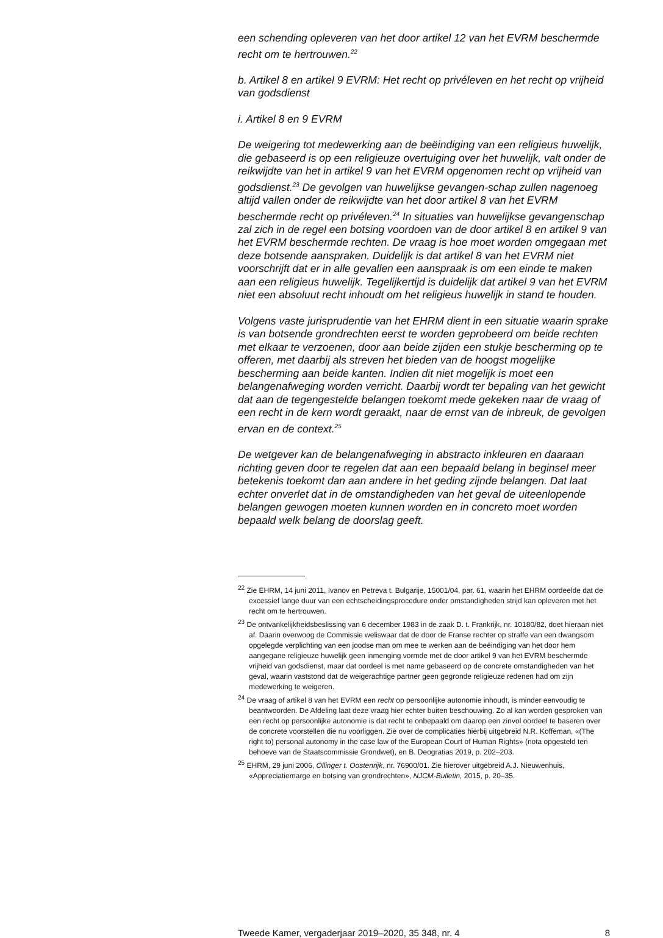een schending opleveren van het door artikel 12 van het EVRM beschermde recht om te hertrouwen.<sup>22</sup>
b. Artikel 8 en artikel 9 EVRM: Het recht op privéleven en het recht op vrijheid van godsdienst
i. Artikel 8 en 9 EVRM
De weigering tot medewerking aan de beëindiging van een religieus huwelijk, die gebaseerd is op een religieuze overtuiging over het huwelijk, valt onder de reikwijdte van het in artikel 9 van het EVRM opgenomen recht op vrijheid van godsdienst.<sup>23</sup> De gevolgen van huwelijkse gevangen-schap zullen nagenoeg altijd vallen onder de reikwijdte van het door artikel 8 van het EVRM beschermde recht op privéleven.<sup>24</sup> In situaties van huwelijkse gevangenschap zal zich in de regel een botsing voordoen van de door artikel 8 en artikel 9 van het EVRM beschermde rechten. De vraag is hoe moet worden omgegaan met deze botsende aanspraken. Duidelijk is dat artikel 8 van het EVRM niet voorschrijft dat er in alle gevallen een aanspraak is om een einde te maken aan een religieus huwelijk. Tegelijkertijd is duidelijk dat artikel 9 van het EVRM niet een absoluut recht inhoudt om het religieus huwelijk in stand te houden.
Volgens vaste jurisprudentie van het EHRM dient in een situatie waarin sprake is van botsende grondrechten eerst te worden geprobeerd om beide rechten met elkaar te verzoenen, door aan beide zijden een stukje bescherming op te offeren, met daarbij als streven het bieden van de hoogst mogelijke bescherming aan beide kanten. Indien dit niet mogelijk is moet een belangenafweging worden verricht. Daarbij wordt ter bepaling van het gewicht dat aan de tegengestelde belangen toekomt mede gekeken naar de vraag of een recht in de kern wordt geraakt, naar de ernst van de inbreuk, de gevolgen ervan en de context.<sup>25</sup>
De wetgever kan de belangenafweging in abstracto inkleuren en daaraan richting geven door te regelen dat aan een bepaald belang in beginsel meer betekenis toekomt dan aan andere in het geding zijnde belangen. Dat laat echter onverlet dat in de omstandigheden van het geval de uiteenlopende belangen gewogen moeten kunnen worden en in concreto moet worden bepaald welk belang de doorslag geeft.
<sup>22</sup> Zie EHRM, 14 juni 2011, Ivanov en Petreva t. Bulgarije, 15001/04, par. 61, waarin het EHRM oordeelde dat de excessief lange duur van een echtscheidingsprocedure onder omstandigheden strijd kan opleveren met het recht om te hertrouwen.
<sup>23</sup> De ontvankelijkheidsbeslissing van 6 december 1983 in de zaak D. t. Frankrijk, nr. 10180/82, doet hieraan niet af. Daarin overwoog de Commissie weliswaar dat de door de Franse rechter op straffe van een dwangsom opgelegde verplichting van een joodse man om mee te werken aan de beëindiging van het door hem aangegane religieuze huwelijk geen inmenging vormde met de door artikel 9 van het EVRM beschermde vrijheid van godsdienst, maar dat oordeel is met name gebaseerd op de concrete omstandigheden van het geval, waarin vaststond dat de weigerachtige partner geen gegronde religieuze redenen had om zijn medewerking te weigeren.
<sup>24</sup> De vraag of artikel 8 van het EVRM een recht op persoonlijke autonomie inhoudt, is minder eenvoudig te beantwoorden. De Afdeling laat deze vraag hier echter buiten beschouwing. Zo al kan worden gesproken van een recht op persoonlijke autonomie is dat recht te onbepaald om daarop een zinvol oordeel te baseren over de concrete voorstellen die nu voorliggen. Zie over de complicaties hierbij uitgebreid N.R. Koffeman, «(The right to) personal autonomy in the case law of the European Court of Human Rights» (nota opgesteld ten behoeve van de Staatscommissie Grondwet), en B. Deogratias 2019, p. 202–203.
<sup>25</sup> EHRM, 29 juni 2006, Öllinger t. Oostenrijk, nr. 76900/01. Zie hierover uitgebreid A.J. Nieuwenhuis, «Appreciatiemarge en botsing van grondrechten», NJCM-Bulletin, 2015, p. 20–35.
Tweede Kamer, vergaderjaar 2019–2020, 35 348, nr. 4 8